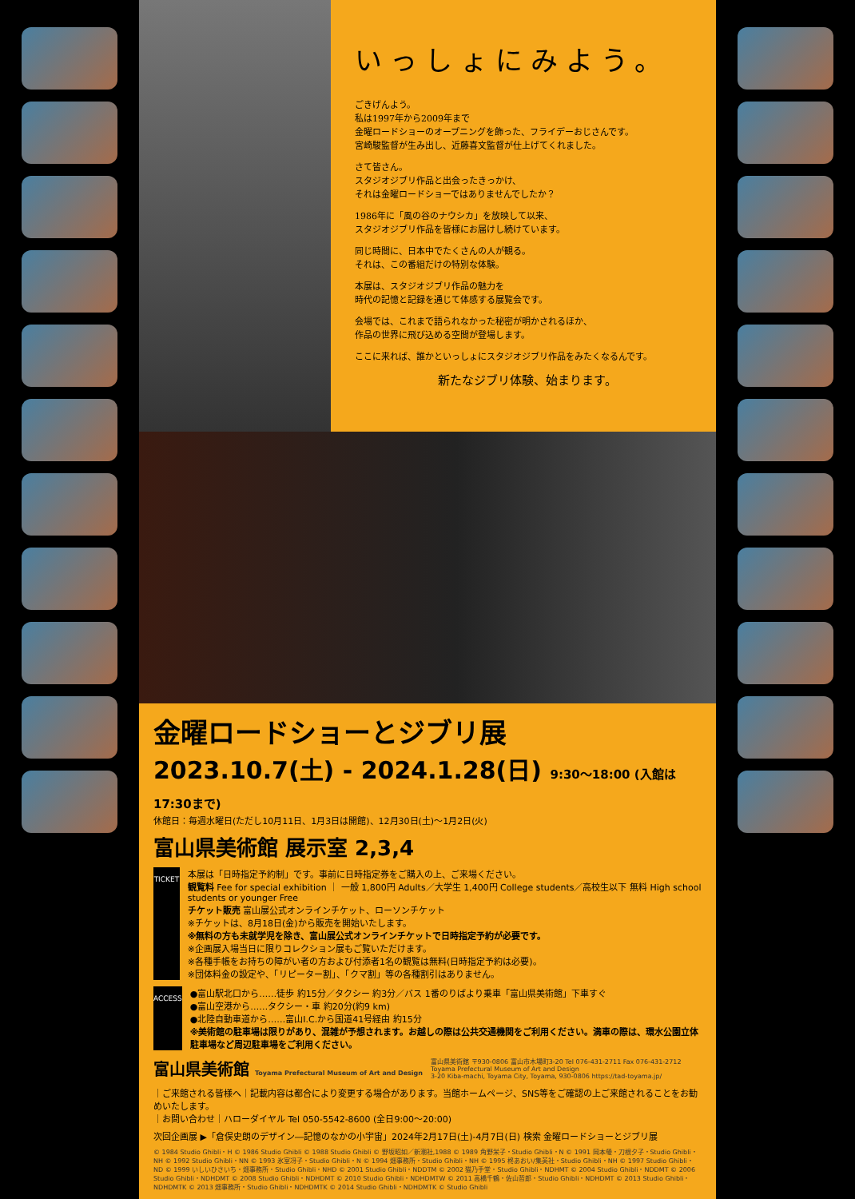いっしょにみよう。
ごきげんよう。
私は1997年から2009年まで
金曜ロードショーのオープニングを飾った、フライデーおじさんです。
宮崎駿監督が生み出し、近藤喜文監督が仕上げてくれました。
さて皆さん。
スタジオジブリ作品と出会ったきっかけ、
それは金曜ロードショーではありませんでしたか？
1986年に「風の谷のナウシカ」を放映して以来、
スタジオジブリ作品を皆様にお届けし続けています。
同じ時間に、日本中でたくさんの人が観る。
それは、この番組だけの特別な体験。
本展は、スタジオジブリ作品の魅力を
時代の記憶と記録を通じて体感する展覧会です。
会場では、これまで語られなかった秘密が明かされるほか、
作品の世界に飛び込める空間が登場します。
ここに来れば、誰かといっしょにスタジオジブリ作品をみたくなるんです。
新たなジブリ体験、始まります。
金曜ロードショーとジブリ展
2023.10.7(土) - 2024.1.28(日) 9:30～18:00 (入館は17:30まで)
休館日：毎週水曜日(ただし10月11日、1月3日は開館)、12月30日(土)～1月2日(火)
富山県美術館 展示室 2,3,4
TICKET
本展は「日時指定予約制」です。事前に日時指定券をご購入の上、ご来場ください。
観覧料 Fee for special exhibition ｜ 一般 1,800円 Adults／大学生 1,400円 College students／高校生以下 無料 High school students or younger Free
チケット販売 富山展公式オンラインチケット、ローソンチケット
※チケットは、8月18日(金)から販売を開始いたします。
※無料の方も未就学児を除き、富山展公式オンラインチケットで日時指定予約が必要です。
※企画展入場当日に限りコレクション展もご覧いただけます。
※各種手帳をお持ちの障がい者の方および付添者1名の観覧は無料(日時指定予約は必要)。
※団体料金の設定や、「リピーター割」、「クマ割」等の各種割引はありません。
ACCESS
●富山駅北口から……徒歩 約15分／タクシー 約3分／バス 1番のりばより乗車「富山県美術館」下車すぐ
●富山空港から……タクシー・車 約20分(約9 km)
●北陸自動車道から……富山I.C.から国道41号経由 約15分
※美術館の駐車場は限りがあり、混雑が予想されます。お越しの際は公共交通機関をご利用ください。満車の際は、環水公園立体駐車場など周辺駐車場をご利用ください。
富山県美術館 Toyama Prefectural Museum of Art and Design
富山県美術館 〒930-0806 富山市木場町3-20 Tel 076-431-2711 Fax 076-431-2712
Toyama Prefectural Museum of Art and Design
3-20 Kiba-machi, Toyama City, Toyama, 930-0806 https://tad-toyama.jp/
｜ご来館される皆様へ｜記載内容は都合により変更する場合があります。当館ホームページ、SNS等をご確認の上ご来館されることをお勧めいたします。
｜お問い合わせ｜ハローダイヤル Tel 050-5542-8600 (全日9:00～20:00)
次回企画展 ▶「倉俣史朗のデザイン―記憶のなかの小宇宙」2024年2月17日(土)-4月7日(日) 検索 金曜ロードショーとジブリ展
© 1984 Studio Ghibli・H © 1986 Studio Ghibli © 1988 Studio Ghibli © 野坂昭如／新潮社,1988 © 1989 角野栄子・Studio Ghibli・N © 1991 岡本螢・刀根夕子・Studio Ghibli・NH © 1992 Studio Ghibli・NN © 1993 氷室冴子・Studio Ghibli・N © 1994 畑事務所・Studio Ghibli・NH © 1995 柊あおい/集英社・Studio Ghibli・NH © 1997 Studio Ghibli・ND © 1999 いしいひさいち・畑事務所・Studio Ghibli・NHD © 2001 Studio Ghibli・NDDTM © 2002 猫乃手堂・Studio Ghibli・NDHMT © 2004 Studio Ghibli・NDDMT © 2006 Studio Ghibli・NDHDMT © 2008 Studio Ghibli・NDHDMT © 2010 Studio Ghibli・NDHDMTW © 2011 高橋千鶴・佐山哲郎・Studio Ghibli・NDHDMT © 2013 Studio Ghibli・NDHDMTK © 2013 畑事務所・Studio Ghibli・NDHDMTK © 2014 Studio Ghibli・NDHDMTK © Studio Ghibli